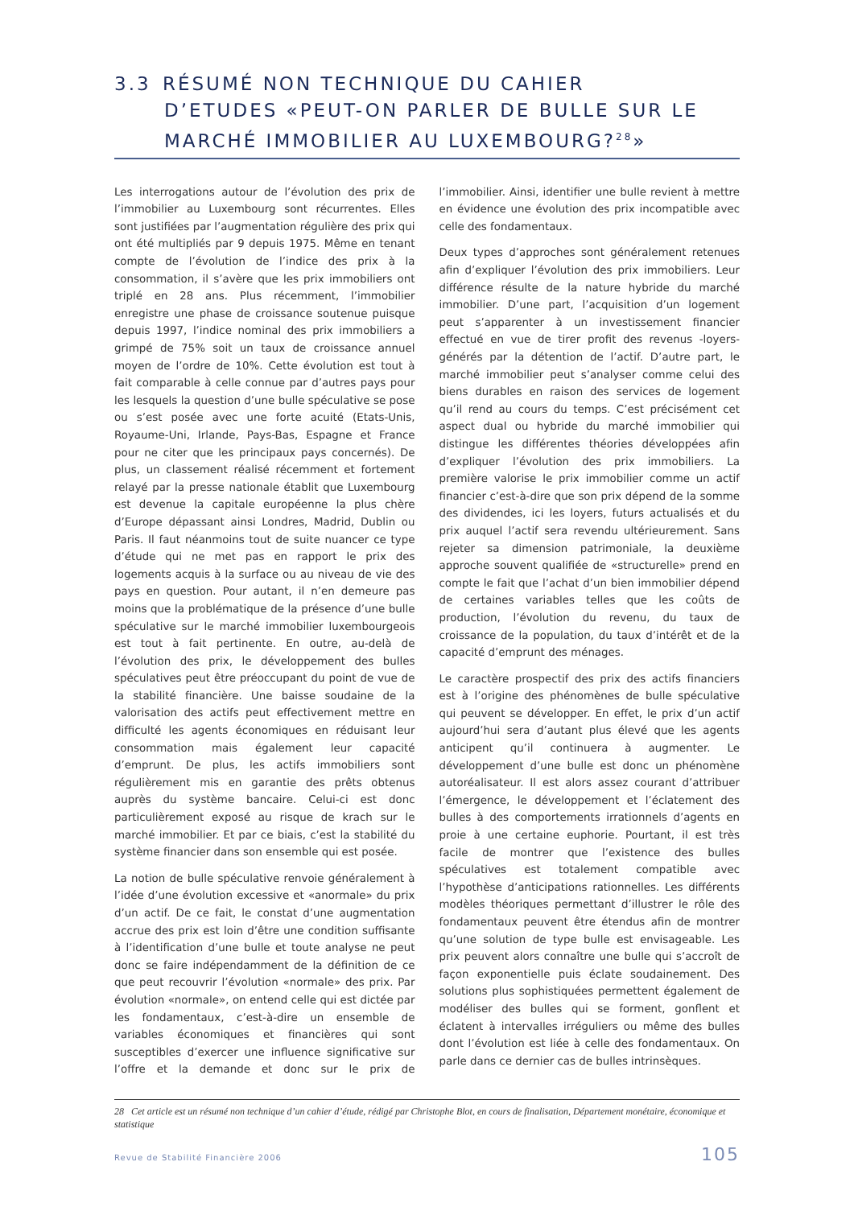3.3 RÉSUMÉ NON TECHNIQUE DU CAHIER
D’ETUDES «PEUT-ON PARLER DE BULLE SUR LE MARCHÉ IMMOBILIER AU LUXEMBOURG?<sup>28</sup>»
Les interrogations autour de l’évolution des prix de l’immobilier au Luxembourg sont récurrentes. Elles sont justifiées par l’augmentation régulière des prix qui ont été multipliés par 9 depuis 1975. Même en tenant compte de l’évolution de l’indice des prix à la consommation, il s’avère que les prix immobiliers ont triplé en 28 ans. Plus récemment, l’immobilier enregistre une phase de croissance soutenue puisque depuis 1997, l’indice nominal des prix immobiliers a grimpé de 75% soit un taux de croissance annuel moyen de l’ordre de 10%. Cette évolution est tout à fait comparable à celle connue par d’autres pays pour les lesquels la question d’une bulle spéculative se pose ou s’est posée avec une forte acuité (Etats-Unis, Royaume-Uni, Irlande, Pays-Bas, Espagne et France pour ne citer que les principaux pays concernés). De plus, un classement réalisé récemment et fortement relayé par la presse nationale établit que Luxembourg est devenue la capitale européenne la plus chère d’Europe dépassant ainsi Londres, Madrid, Dublin ou Paris. Il faut néanmoins tout de suite nuancer ce type d’étude qui ne met pas en rapport le prix des logements acquis à la surface ou au niveau de vie des pays en question. Pour autant, il n’en demeure pas moins que la problématique de la présence d’une bulle spéculative sur le marché immobilier luxembourgeois est tout à fait pertinente. En outre, au-delà de l’évolution des prix, le développement des bulles spéculatives peut être préoccupant du point de vue de la stabilité financière. Une baisse soudaine de la valorisation des actifs peut effectivement mettre en difficulté les agents économiques en réduisant leur consommation mais également leur capacité d’emprunt. De plus, les actifs immobiliers sont régulièrement mis en garantie des prêts obtenus auprès du système bancaire. Celui-ci est donc particulièrement exposé au risque de krach sur le marché immobilier. Et par ce biais, c’est la stabilité du système financier dans son ensemble qui est posée.
La notion de bulle spéculative renvoie généralement à l’idée d’une évolution excessive et «anormale» du prix d’un actif. De ce fait, le constat d’une augmentation accrue des prix est loin d’être une condition suffisante à l’identification d’une bulle et toute analyse ne peut donc se faire indépendamment de la définition de ce que peut recouvrir l’évolution «normale» des prix. Par évolution «normale», on entend celle qui est dictée par les fondamentaux, c’est-à-dire un ensemble de variables économiques et financières qui sont susceptibles d’exercer une influence significative sur l’offre et la demande et donc sur le prix de l’immobilier. Ainsi, identifier une bulle revient à mettre en évidence une évolution des prix incompatible avec celle des fondamentaux.
Deux types d’approches sont généralement retenues afin d’expliquer l’évolution des prix immobiliers. Leur différence résulte de la nature hybride du marché immobilier. D’une part, l’acquisition d’un logement peut s’apparenter à un investissement financier effectué en vue de tirer profit des revenus -loyers- générés par la détention de l’actif. D’autre part, le marché immobilier peut s’analyser comme celui des biens durables en raison des services de logement qu’il rend au cours du temps. C’est précisément cet aspect dual ou hybride du marché immobilier qui distingue les différentes théories développées afin d’expliquer l’évolution des prix immobiliers. La première valorise le prix immobilier comme un actif financier c’est-à-dire que son prix dépend de la somme des dividendes, ici les loyers, futurs actualisés et du prix auquel l’actif sera revendu ultérieurement. Sans rejeter sa dimension patrimoniale, la deuxième approche souvent qualifiée de «structurelle» prend en compte le fait que l’achat d’un bien immobilier dépend de certaines variables telles que les coûts de production, l’évolution du revenu, du taux de croissance de la population, du taux d’intérêt et de la capacité d’emprunt des ménages.
Le caractère prospectif des prix des actifs financiers est à l’origine des phénomènes de bulle spéculative qui peuvent se développer. En effet, le prix d’un actif aujourd’hui sera d’autant plus élevé que les agents anticipent qu’il continuera à augmenter. Le développement d’une bulle est donc un phénomène autoréalisateur. Il est alors assez courant d’attribuer l’émergence, le développement et l’éclatement des bulles à des comportements irrationnels d’agents en proie à une certaine euphorie. Pourtant, il est très facile de montrer que l’existence des bulles spéculatives est totalement compatible avec l’hypothèse d’anticipations rationnelles. Les différents modèles théoriques permettant d’illustrer le rôle des fondamentaux peuvent être étendus afin de montrer qu’une solution de type bulle est envisageable. Les prix peuvent alors connaître une bulle qui s’accroît de façon exponentielle puis éclate soudainement. Des solutions plus sophistiquées permettent également de modéliser des bulles qui se forment, gonflent et éclatent à intervalles irréguliers ou même des bulles dont l’évolution est liée à celle des fondamentaux. On parle dans ce dernier cas de bulles intrinsèques.
28 Cet article est un résumé non technique d’un cahier d’étude, rédigé par Christophe Blot, en cours de finalisation, Département monétaire, économique et statistique
Revue de Stabilité Financière 2006 105